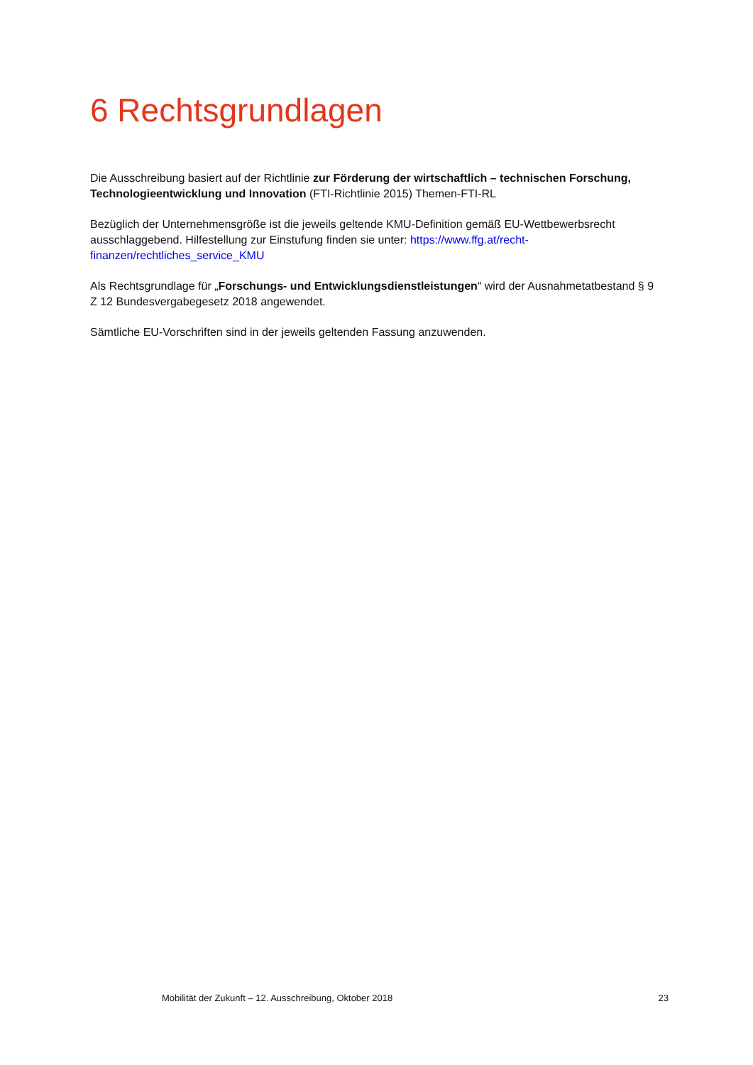6 Rechtsgrundlagen
Die Ausschreibung basiert auf der Richtlinie zur Förderung der wirtschaftlich – technischen Forschung, Technologieentwicklung und Innovation (FTI-Richtlinie 2015) Themen-FTI-RL
Bezüglich der Unternehmensgröße ist die jeweils geltende KMU-Definition gemäß EU-Wettbewerbsrecht ausschlaggebend. Hilfestellung zur Einstufung finden sie unter: https://www.ffg.at/recht-finanzen/rechtliches_service_KMU
Als Rechtsgrundlage für „Forschungs- und Entwicklungsdienstleistungen“ wird der Ausnahmetatbestand § 9 Z 12 Bundesvergabegesetz 2018 angewendet.
Sämtliche EU-Vorschriften sind in der jeweils geltenden Fassung anzuwenden.
Mobilität der Zukunft – 12. Ausschreibung, Oktober 2018 23